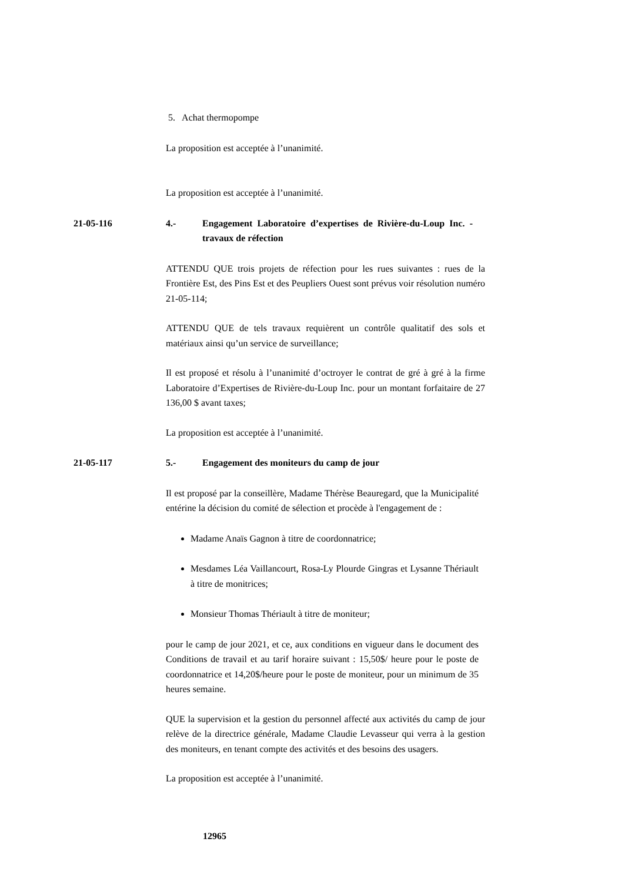5. Achat thermopompe
La proposition est acceptée à l’unanimité.
La proposition est acceptée à l’unanimité.
21-05-116 4.- Engagement Laboratoire d’expertises de Rivière-du-Loup Inc. - travaux de réfection
ATTENDU QUE trois projets de réfection pour les rues suivantes : rues de la Frontière Est, des Pins Est et des Peupliers Ouest sont prévus voir résolution numéro 21-05-114;
ATTENDU QUE de tels travaux requièrent un contrôle qualitatif des sols et matériaux ainsi qu’un service de surveillance;
Il est proposé et résolu à l’unanimité d’octroyer le contrat de gré à gré à la firme Laboratoire d’Expertises de Rivière-du-Loup Inc. pour un montant forfaitaire de 27 136,00 $ avant taxes;
La proposition est acceptée à l’unanimité.
21-05-117 5.- Engagement des moniteurs du camp de jour
Il est proposé par la conseillère, Madame Thérèse Beauregard, que la Municipalité entérine la décision du comité de sélection et procède à l'engagement de :
Madame Anaïs Gagnon à titre de coordonnatrice;
Mesdames Léa Vaillancourt, Rosa-Ly Plourde Gingras et Lysanne Thériault à titre de monitrices;
Monsieur Thomas Thériault à titre de moniteur;
pour le camp de jour 2021, et ce, aux conditions en vigueur dans le document des Conditions de travail et au tarif horaire suivant : 15,50$/ heure pour le poste de coordonnatrice et 14,20$/heure pour le poste de moniteur, pour un minimum de 35 heures semaine.
QUE la supervision et la gestion du personnel affecté aux activités du camp de jour relève de la directrice générale, Madame Claudie Levasseur qui verra à la gestion des moniteurs, en tenant compte des activités et des besoins des usagers.
La proposition est acceptée à l’unanimité.
12965